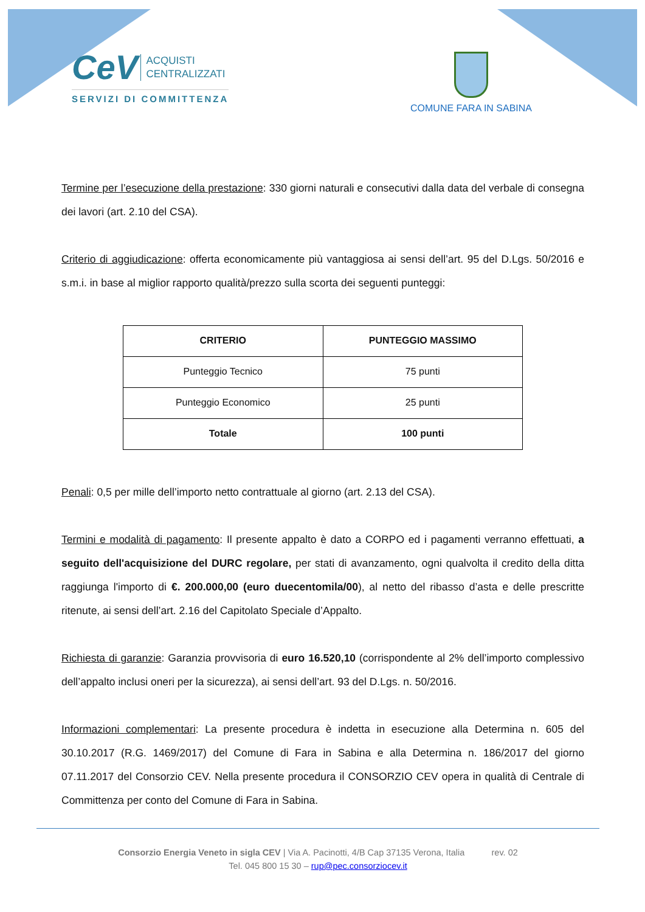CeV ACQUISTI
CENTRALIZZATI
SERVIZI DI COMMITTENZA
COMUNE FARA IN SABINA
Termine per l’esecuzione della prestazione: 330 giorni naturali e consecutivi dalla data del verbale di consegna dei lavori (art. 2.10 del CSA).
Criterio di aggiudicazione: offerta economicamente più vantaggiosa ai sensi dell’art. 95 del D.Lgs. 50/2016 e s.m.i. in base al miglior rapporto qualità/prezzo sulla scorta dei seguenti punteggi:
| CRITERIO | PUNTEGGIO MASSIMO |
| --- | --- |
| Punteggio Tecnico | 75 punti |
| Punteggio Economico | 25 punti |
| Totale | 100 punti |
Penali: 0,5 per mille dell’importo netto contrattuale al giorno (art. 2.13 del CSA).
Termini e modalità di pagamento: Il presente appalto è dato a CORPO ed i pagamenti verranno effettuati, a seguito dell'acquisizione del DURC regolare, per stati di avanzamento, ogni qualvolta il credito della ditta raggiunga l'importo di €. 200.000,00 (euro duecentomila/00), al netto del ribasso d’asta e delle prescritte ritenute, ai sensi dell’art. 2.16 del Capitolato Speciale d’Appalto.
Richiesta di garanzie: Garanzia provvisoria di euro 16.520,10 (corrispondente al 2% dell’importo complessivo dell’appalto inclusi oneri per la sicurezza), ai sensi dell’art. 93 del D.Lgs. n. 50/2016.
Informazioni complementari: La presente procedura è indetta in esecuzione alla Determina n. 605 del 30.10.2017 (R.G. 1469/2017) del Comune di Fara in Sabina e alla Determina n. 186/2017 del giorno 07.11.2017 del Consorzio CEV. Nella presente procedura il CONSORZIO CEV opera in qualità di Centrale di Committenza per conto del Comune di Fara in Sabina.
Consorzio Energia Veneto in sigla CEV | Via A. Pacinotti, 4/B Cap 37135 Verona, Italia rev. 02
Tel. 045 800 15 30 – rup@pec.consorziocev.it